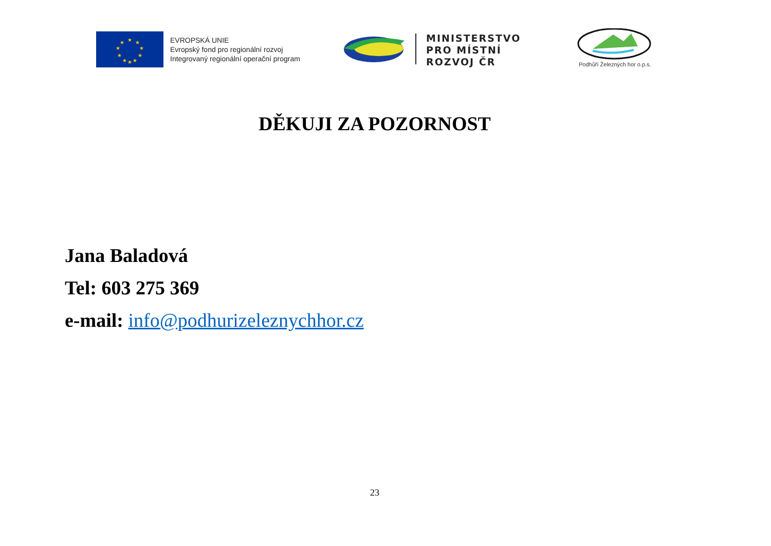★
★
★
★
★
★
★
★
★
★
EVROPSKÁ UNIE
Evropský fond pro regionální rozvoj
Integrovaný regionální operační program
MINISTERSTVO
PRO MÍSTNÍ
ROZVOJ ČR
Podhůří Železných hor o.p.s.
DĚKUJI ZA POZORNOST
Jana Baladová
Tel: 603 275 369
e-mail: info@podhurizeleznychhor.cz
23